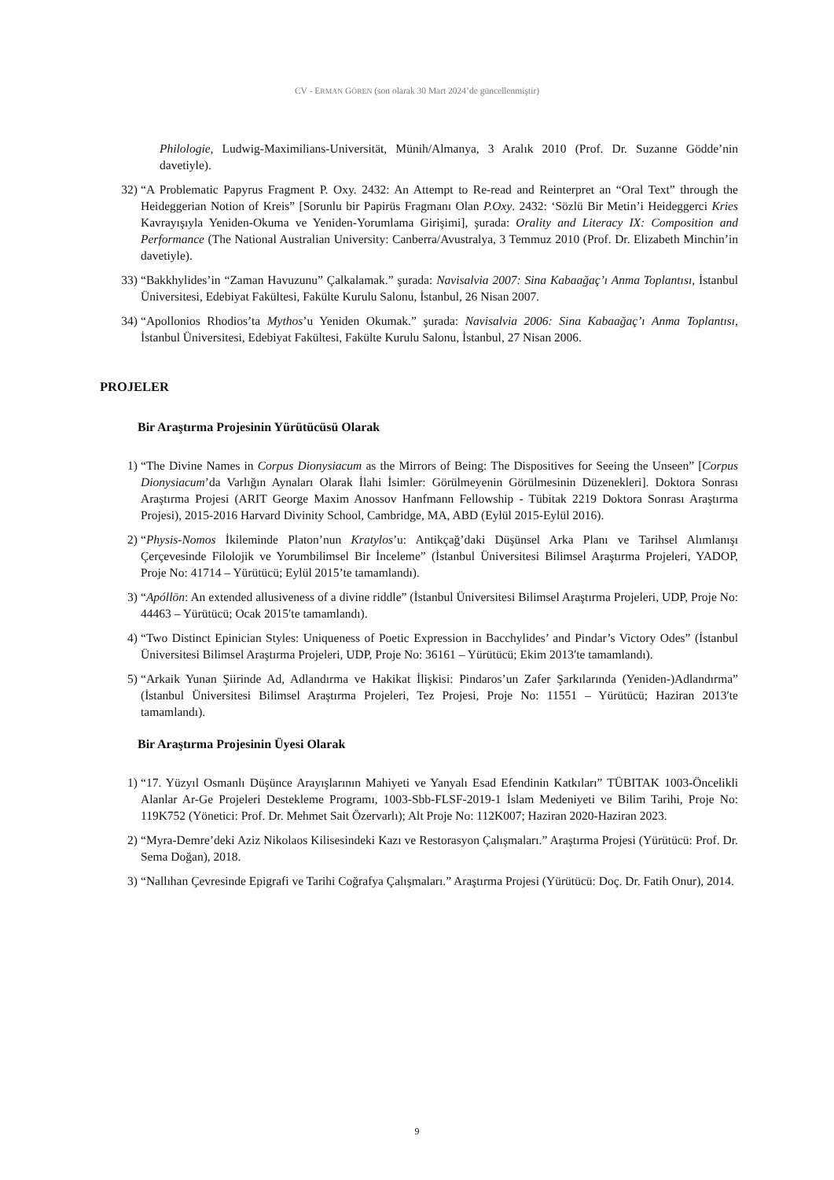CV - ERMAN GÖREN (son olarak 30 Mart 2024’de güncellenmiştir)
Philologie, Ludwig-Maximilians-Universität, Münih/Almanya, 3 Aralık 2010 (Prof. Dr. Suzanne Gödde’nin davetiyle).
32) “A Problematic Papyrus Fragment P. Oxy. 2432: An Attempt to Re-read and Reinterpret an “Oral Text” through the Heideggerian Notion of Kreis” [Sorunlu bir Papirüs Fragmanı Olan P.Oxy. 2432: ‘Sözlü Bir Metin’i Heideggerci Kries Kavrayışıyla Yeniden-Okuma ve Yeniden-Yorumlama Girişimi], şurada: Orality and Literacy IX: Composition and Performance (The National Australian University: Canberra/Avustralya, 3 Temmuz 2010 (Prof. Dr. Elizabeth Minchin’in davetiyle).
33) “Bakkhylides’in “Zaman Havuzunu” Çalkalamak.” şurada: Navisalvia 2007: Sina Kabaağaç’ı Anma Toplantısı, İstanbul Üniversitesi, Edebiyat Fakültesi, Fakülte Kurulu Salonu, İstanbul, 26 Nisan 2007.
34) “Apollonios Rhodios’ta Mythos’u Yeniden Okumak.” şurada: Navisalvia 2006: Sina Kabaağaç’ı Anma Toplantısı, İstanbul Üniversitesi, Edebiyat Fakültesi, Fakülte Kurulu Salonu, İstanbul, 27 Nisan 2006.
PROJELER
Bir Araştırma Projesinin Yürütücüsü Olarak
1) “The Divine Names in Corpus Dionysiacum as the Mirrors of Being: The Dispositives for Seeing the Unseen” [Corpus Dionysiacum’da Varlığın Aynaları Olarak İlahi İsimler: Görülmeyenin Görülmesinin Düzenekleri]. Doktora Sonrası Araştırma Projesi (ARIT George Maxim Anossov Hanfmann Fellowship - Tübitak 2219 Doktora Sonrası Araştırma Projesi), 2015-2016 Harvard Divinity School, Cambridge, MA, ABD (Eylül 2015-Eylül 2016).
2) “Physis-Nomos İkileminde Platon’nun Kratylos’u: Antikçağ’daki Düşünsel Arka Planı ve Tarihsel Alımlanışı Çerçevesinde Filolojik ve Yorumbilimsel Bir İnceleme” (İstanbul Üniversitesi Bilimsel Araştırma Projeleri, YADOP, Proje No: 41714 – Yürütücü; Eylül 2015’te tamamlandı).
3) “Apóllōn: An extended allusiveness of a divine riddle” (İstanbul Üniversitesi Bilimsel Araştırma Projeleri, UDP, Proje No: 44463 – Yürütücü; Ocak 2015′te tamamlandı).
4) “Two Distinct Epinician Styles: Uniqueness of Poetic Expression in Bacchylides’ and Pindar’s Victory Odes” (İstanbul Üniversitesi Bilimsel Araştırma Projeleri, UDP, Proje No: 36161 – Yürütücü; Ekim 2013′te tamamlandı).
5) “Arkaik Yunan Şiirinde Ad, Adlandırma ve Hakikat İlişkisi: Pindaros’un Zafer Şarkılarında (Yeniden-)Adlandırma” (İstanbul Üniversitesi Bilimsel Araştırma Projeleri, Tez Projesi, Proje No: 11551 – Yürütücü; Haziran 2013′te tamamlandı).
Bir Araştırma Projesinin Üyesi Olarak
1) “17. Yüzyıl Osmanlı Düşünce Arayışlarının Mahiyeti ve Yanyalı Esad Efendinin Katkıları” TÜBITAK 1003-Öncelikli Alanlar Ar-Ge Projeleri Destekleme Programı, 1003-Sbb-FLSF-2019-1 İslam Medeniyeti ve Bilim Tarihi, Proje No: 119K752 (Yönetici: Prof. Dr. Mehmet Sait Özervarlı); Alt Proje No: 112K007; Haziran 2020-Haziran 2023.
2) “Myra-Demre’deki Aziz Nikolaos Kilisesindeki Kazı ve Restorasyon Çalışmaları.” Araştırma Projesi (Yürütücü: Prof. Dr. Sema Doğan), 2018.
3) “Nallıhan Çevresinde Epigrafi ve Tarihi Coğrafya Çalışmaları.” Araştırma Projesi (Yürütücü: Doç. Dr. Fatih Onur), 2014.
9